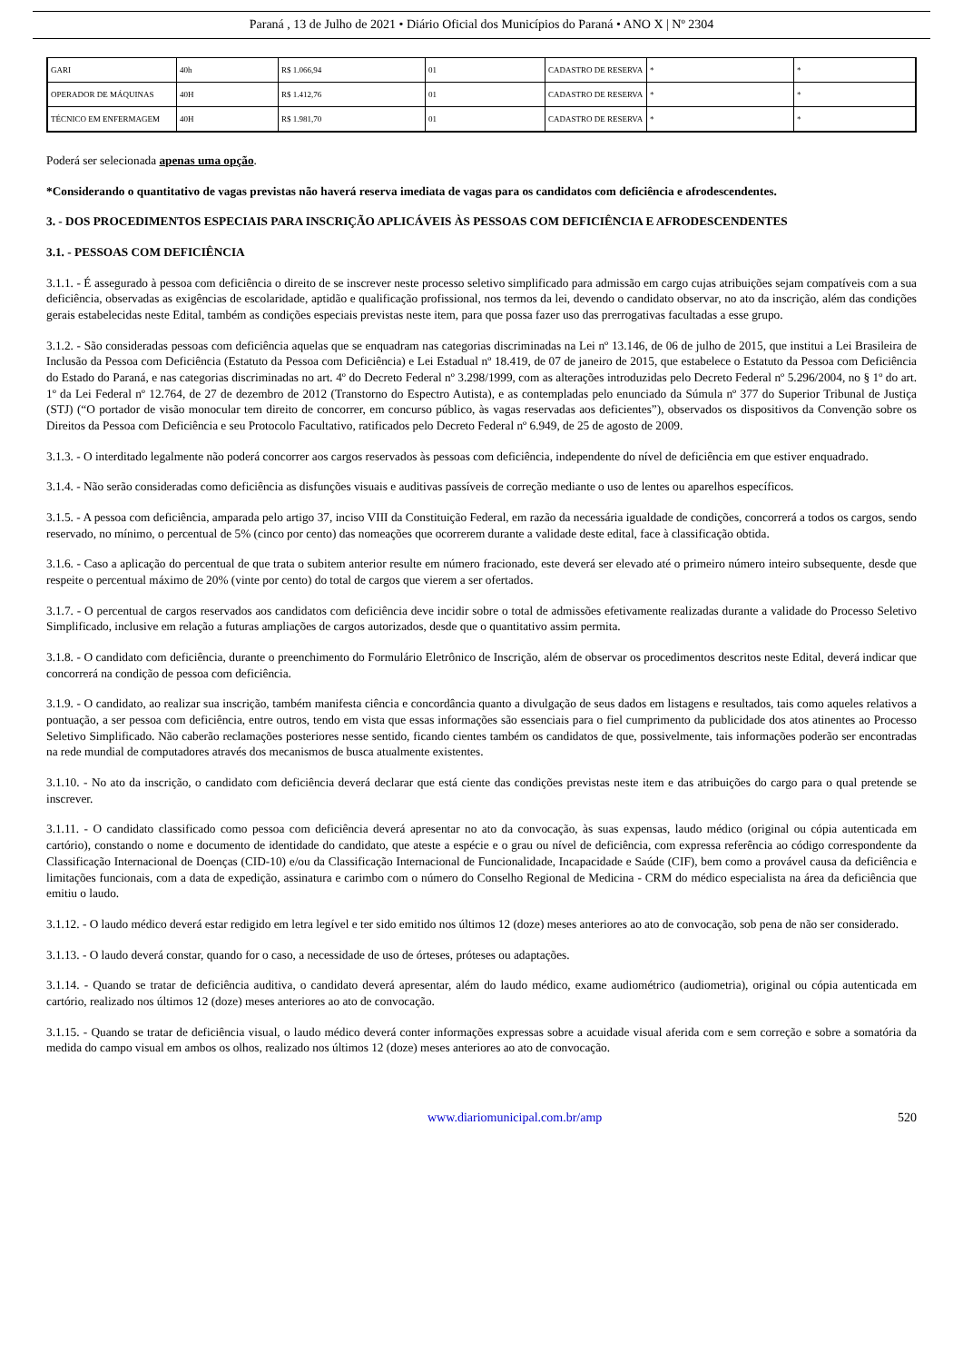Paraná , 13 de Julho de 2021 • Diário Oficial dos Municípios do Paraná • ANO X | Nº 2304
| GARI | 40h | R$ 1.066,94 | 01 | CADASTRO DE RESERVA | * | * |
| OPERADOR DE MÁQUINAS | 40H | R$ 1.412,76 | 01 | CADASTRO DE RESERVA | * | * |
| TÉCNICO EM ENFERMAGEM | 40H | R$ 1.981,70 | 01 | CADASTRO DE RESERVA | * | * |
Poderá ser selecionada apenas uma opção.
*Considerando o quantitativo de vagas previstas não haverá reserva imediata de vagas para os candidatos com deficiência e afrodescendentes.
3. - DOS PROCEDIMENTOS ESPECIAIS PARA INSCRIÇÃO APLICÁVEIS ÀS PESSOAS COM DEFICIÊNCIA E AFRODESCENDENTES
3.1. - PESSOAS COM DEFICIÊNCIA
3.1.1. - É assegurado à pessoa com deficiência o direito de se inscrever neste processo seletivo simplificado para admissão em cargo cujas atribuições sejam compatíveis com a sua deficiência, observadas as exigências de escolaridade, aptidão e qualificação profissional, nos termos da lei, devendo o candidato observar, no ato da inscrição, além das condições gerais estabelecidas neste Edital, também as condições especiais previstas neste item, para que possa fazer uso das prerrogativas facultadas a esse grupo.
3.1.2. - São consideradas pessoas com deficiência aquelas que se enquadram nas categorias discriminadas na Lei nº 13.146, de 06 de julho de 2015, que institui a Lei Brasileira de Inclusão da Pessoa com Deficiência (Estatuto da Pessoa com Deficiência) e Lei Estadual nº 18.419, de 07 de janeiro de 2015, que estabelece o Estatuto da Pessoa com Deficiência do Estado do Paraná, e nas categorias discriminadas no art. 4º do Decreto Federal nº 3.298/1999, com as alterações introduzidas pelo Decreto Federal nº 5.296/2004, no § 1º do art. 1º da Lei Federal nº 12.764, de 27 de dezembro de 2012 (Transtorno do Espectro Autista), e as contempladas pelo enunciado da Súmula nº 377 do Superior Tribunal de Justiça (STJ) (“O portador de visão monocular tem direito de concorrer, em concurso público, às vagas reservadas aos deficientes”), observados os dispositivos da Convenção sobre os Direitos da Pessoa com Deficiência e seu Protocolo Facultativo, ratificados pelo Decreto Federal nº 6.949, de 25 de agosto de 2009.
3.1.3. - O interditado legalmente não poderá concorrer aos cargos reservados às pessoas com deficiência, independente do nível de deficiência em que estiver enquadrado.
3.1.4. - Não serão consideradas como deficiência as disfunções visuais e auditivas passíveis de correção mediante o uso de lentes ou aparelhos específicos.
3.1.5. - A pessoa com deficiência, amparada pelo artigo 37, inciso VIII da Constituição Federal, em razão da necessária igualdade de condições, concorrerá a todos os cargos, sendo reservado, no mínimo, o percentual de 5% (cinco por cento) das nomeações que ocorrerem durante a validade deste edital, face à classificação obtida.
3.1.6. - Caso a aplicação do percentual de que trata o subitem anterior resulte em número fracionado, este deverá ser elevado até o primeiro número inteiro subsequente, desde que respeite o percentual máximo de 20% (vinte por cento) do total de cargos que vierem a ser ofertados.
3.1.7. - O percentual de cargos reservados aos candidatos com deficiência deve incidir sobre o total de admissões efetivamente realizadas durante a validade do Processo Seletivo Simplificado, inclusive em relação a futuras ampliações de cargos autorizados, desde que o quantitativo assim permita.
3.1.8. - O candidato com deficiência, durante o preenchimento do Formulário Eletrônico de Inscrição, além de observar os procedimentos descritos neste Edital, deverá indicar que concorrerá na condição de pessoa com deficiência.
3.1.9. - O candidato, ao realizar sua inscrição, também manifesta ciência e concordância quanto a divulgação de seus dados em listagens e resultados, tais como aqueles relativos a pontuação, a ser pessoa com deficiência, entre outros, tendo em vista que essas informações são essenciais para o fiel cumprimento da publicidade dos atos atinentes ao Processo Seletivo Simplificado. Não caberão reclamações posteriores nesse sentido, ficando cientes também os candidatos de que, possivelmente, tais informações poderão ser encontradas na rede mundial de computadores através dos mecanismos de busca atualmente existentes.
3.1.10. - No ato da inscrição, o candidato com deficiência deverá declarar que está ciente das condições previstas neste item e das atribuições do cargo para o qual pretende se inscrever.
3.1.11. - O candidato classificado como pessoa com deficiência deverá apresentar no ato da convocação, às suas expensas, laudo médico (original ou cópia autenticada em cartório), constando o nome e documento de identidade do candidato, que ateste a espécie e o grau ou nível de deficiência, com expressa referência ao código correspondente da Classificação Internacional de Doenças (CID-10) e/ou da Classificação Internacional de Funcionalidade, Incapacidade e Saúde (CIF), bem como a provável causa da deficiência e limitações funcionais, com a data de expedição, assinatura e carimbo com o número do Conselho Regional de Medicina - CRM do médico especialista na área da deficiência que emitiu o laudo.
3.1.12. - O laudo médico deverá estar redigido em letra legível e ter sido emitido nos últimos 12 (doze) meses anteriores ao ato de convocação, sob pena de não ser considerado.
3.1.13. - O laudo deverá constar, quando for o caso, a necessidade de uso de órteses, próteses ou adaptações.
3.1.14. - Quando se tratar de deficiência auditiva, o candidato deverá apresentar, além do laudo médico, exame audiométrico (audiometria), original ou cópia autenticada em cartório, realizado nos últimos 12 (doze) meses anteriores ao ato de convocação.
3.1.15. - Quando se tratar de deficiência visual, o laudo médico deverá conter informações expressas sobre a acuidade visual aferida com e sem correção e sobre a somatória da medida do campo visual em ambos os olhos, realizado nos últimos 12 (doze) meses anteriores ao ato de convocação.
www.diariomunicipal.com.br/amp 520